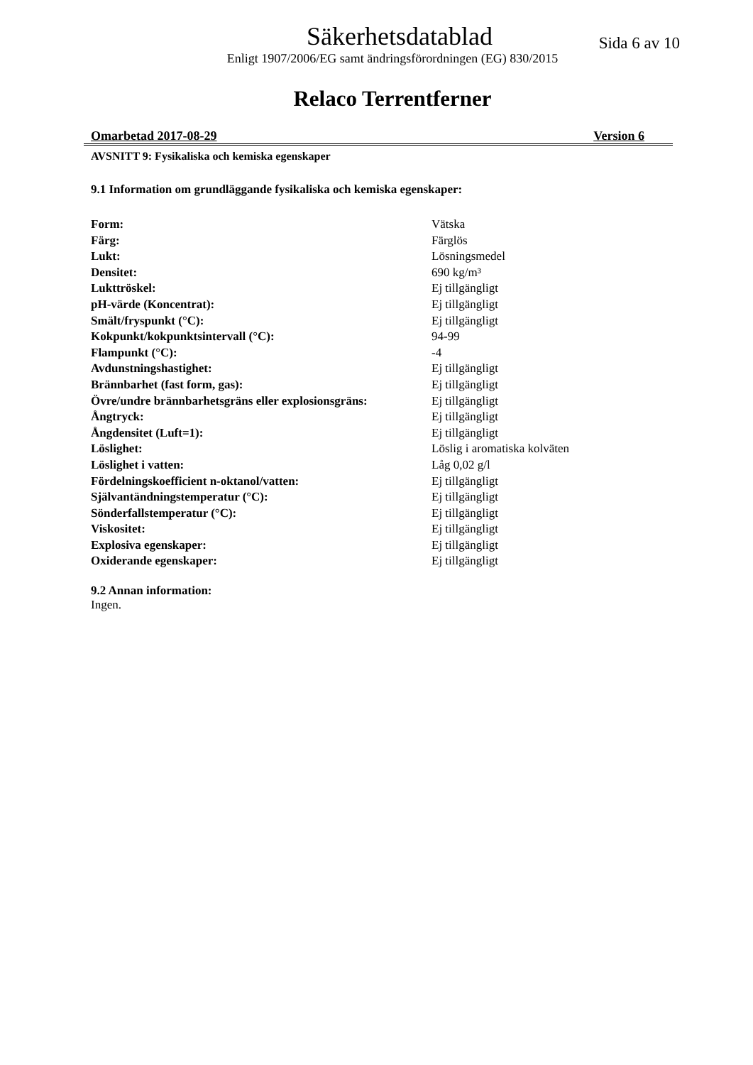Säkerhetsdatablad
Sida 6 av 10
Enligt 1907/2006/EG samt ändringsförordningen (EG) 830/2015
Relaco Terrentferner
Omarbetad 2017-08-29 Version 6
AVSNITT 9: Fysikaliska och kemiska egenskaper
9.1 Information om grundläggande fysikaliska och kemiska egenskaper:
| Form: | Vätska |
| Färg: | Färglös |
| Lukt: | Lösningsmedel |
| Densitet: | 690 kg/m³ |
| Lukttröskel: | Ej tillgängligt |
| pH-värde (Koncentrat): | Ej tillgängligt |
| Smält/fryspunkt (°C): | Ej tillgängligt |
| Kokpunkt/kokpunktsintervall (°C): | 94-99 |
| Flampunkt (°C): | -4 |
| Avdunstningshastighet: | Ej tillgängligt |
| Brännbarhet (fast form, gas): | Ej tillgängligt |
| Övre/undre brännbarhetsgräns eller explosionsgräns: | Ej tillgängligt |
| Ångtryck: | Ej tillgängligt |
| Ångdensitet (Luft=1): | Ej tillgängligt |
| Löslighet: | Löslig i aromatiska kolväten |
| Löslighet i vatten: | Låg 0,02 g/l |
| Fördelningskoefficient n-oktanol/vatten: | Ej tillgängligt |
| Självantändningstemperatur (°C): | Ej tillgängligt |
| Sönderfallstemperatur (°C): | Ej tillgängligt |
| Viskositet: | Ej tillgängligt |
| Explosiva egenskaper: | Ej tillgängligt |
| Oxiderande egenskaper: | Ej tillgängligt |
9.2 Annan information:
Ingen.